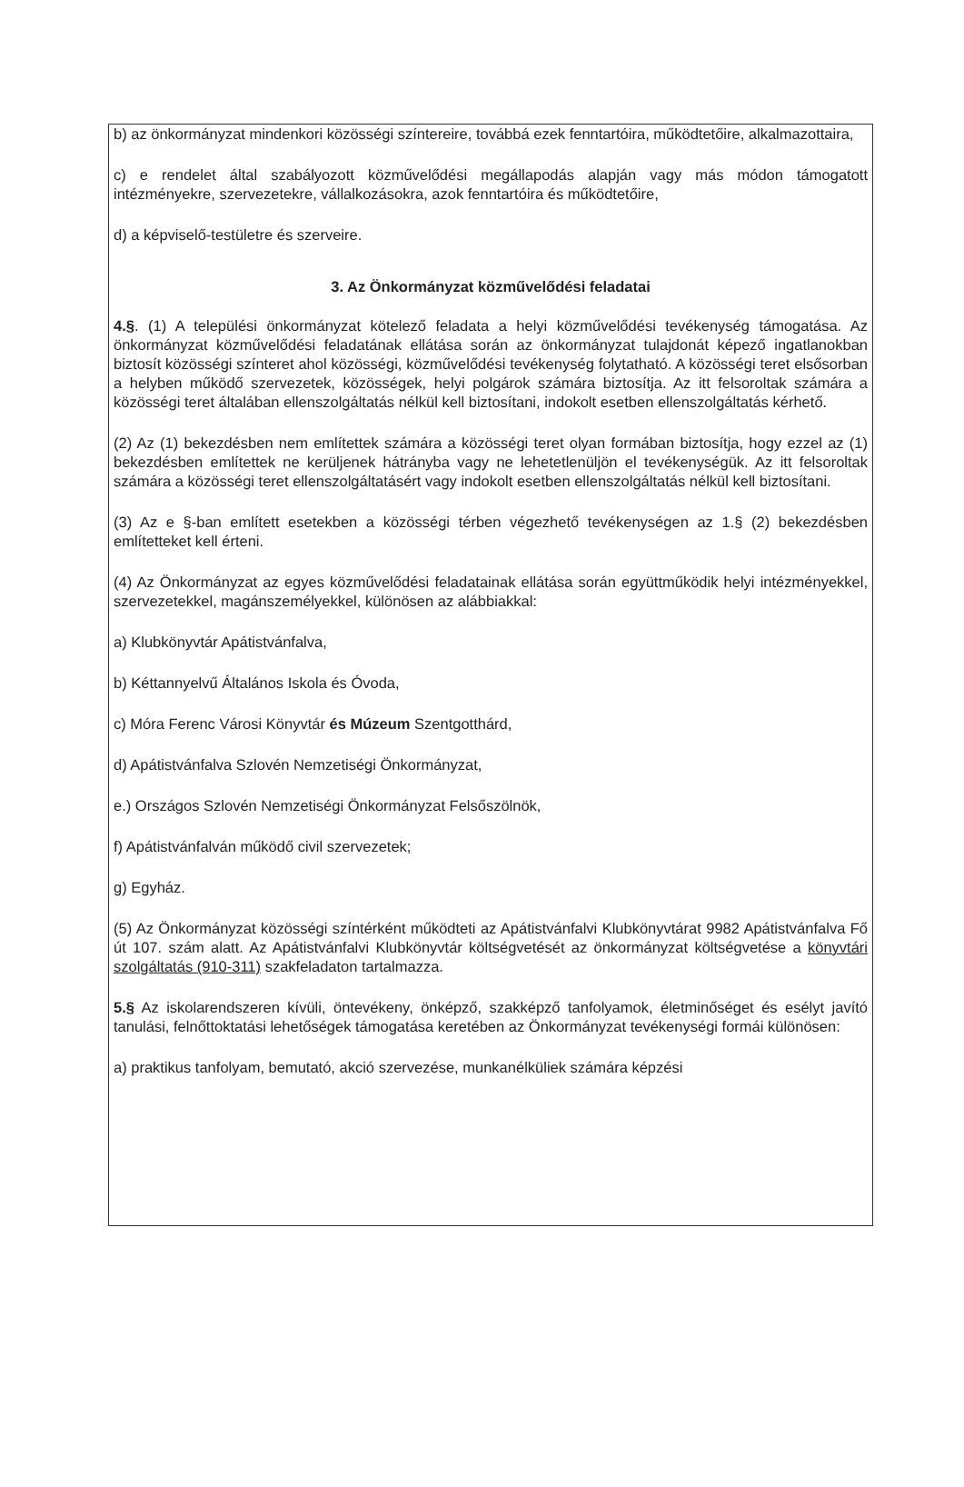b) az önkormányzat mindenkori közösségi színtereire, továbbá ezek fenntartóira, működtetőire, alkalmazottaira,
c) e rendelet által szabályozott közművelődési megállapodás alapján vagy más módon támogatott intézményekre, szervezetekre, vállalkozásokra, azok fenntartóira és működtetőire,
d) a képviselő-testületre és szerveire.
3. Az Önkormányzat közművelődési feladatai
4.§. (1) A települési önkormányzat kötelező feladata a helyi közművelődési tevékenység támogatása. Az önkormányzat közművelődési feladatának ellátása során az önkormányzat tulajdonát képező ingatlanokban biztosít közösségi színteret ahol közösségi, közművelődési tevékenység folytatható. A közösségi teret elsősorban a helyben működő szervezetek, közösségek, helyi polgárok számára biztosítja. Az itt felsoroltak számára a közösségi teret általában ellenszolgáltatás nélkül kell biztosítani, indokolt esetben ellenszolgáltatás kérhető.
(2) Az (1) bekezdésben nem említettek számára a közösségi teret olyan formában biztosítja, hogy ezzel az (1) bekezdésben említettek ne kerüljenek hátrányba vagy ne lehetetlenüljön el tevékenységük. Az itt felsoroltak számára a közösségi teret ellenszolgáltatásért vagy indokolt esetben ellenszolgáltatás nélkül kell biztosítani.
(3) Az e §-ban említett esetekben a közösségi térben végezhető tevékenységen az 1.§ (2) bekezdésben említetteket kell érteni.
(4) Az Önkormányzat az egyes közművelődési feladatainak ellátása során együttműködik helyi intézményekkel, szervezetekkel, magánszemélyekkel, különösen az alábbiakkal:
a) Klubkönyvtár Apátistvánfalva,
b) Kéttannyelvű Általános Iskola és Óvoda,
c) Móra Ferenc Városi Könyvtár és Múzeum Szentgotthárd,
d) Apátistvánfalva Szlovén Nemzetiségi Önkormányzat,
e.) Országos Szlovén Nemzetiségi Önkormányzat Felsőszölnök,
f) Apátistvánfalván működő civil szervezetek;
g) Egyház.
(5) Az Önkormányzat közösségi színtérként működteti az Apátistvánfalvi Klubkönyvtárat 9982 Apátistvánfalva Fő út 107. szám alatt. Az Apátistvánfalvi Klubkönyvtár költségvetését az önkormányzat költségvetése a könyvtári szolgáltatás (910-311) szakfeladaton tartalmazza.
5.§ Az iskolarendszeren kívüli, öntevékeny, önképző, szakképző tanfolyamok, életminőséget és esélyt javító tanulási, felnőttoktatási lehetőségek támogatása keretében az Önkormányzat tevékenységi formái különösen:
a) praktikus tanfolyam, bemutató, akció szervezése, munkanélküliek számára képzési